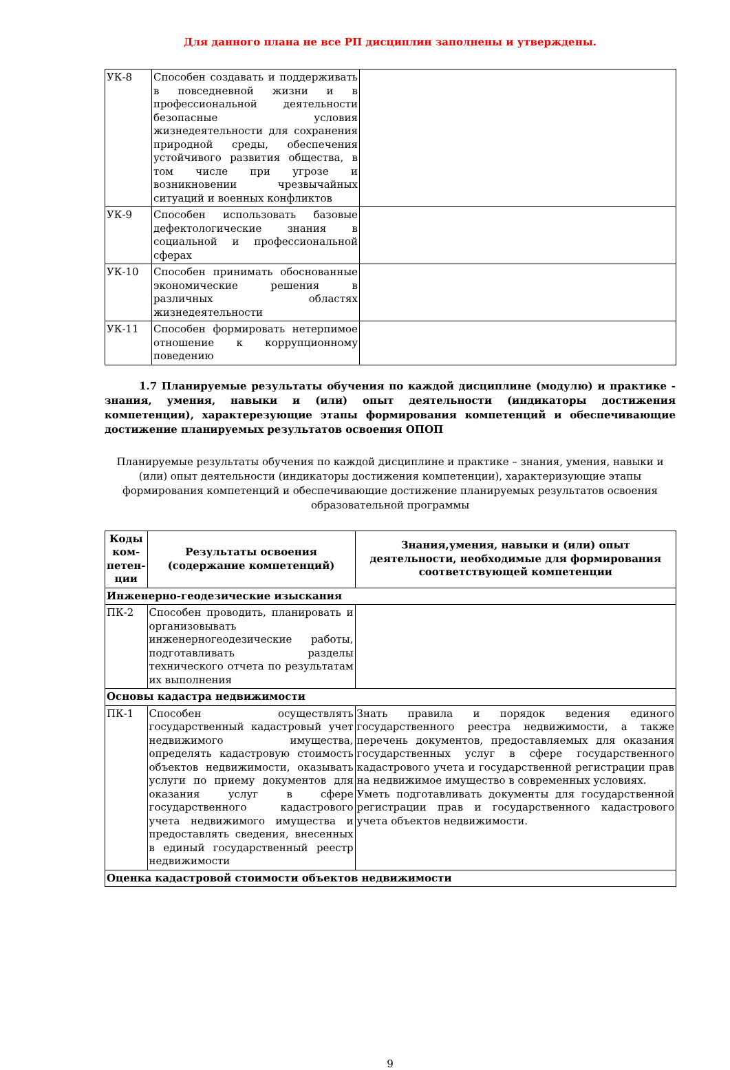Для данного плана не все РП дисциплин заполнены и утверждены.
| УК-8 | Способен создавать и поддерживать в повседневной жизни и в профессиональной деятельности безопасные условия жизнедеятельности для сохранения природной среды, обеспечения устойчивого развития общества, в том числе при угрозе и возникновении чрезвычайных ситуаций и военных конфликтов | |
| УК-9 | Способен использовать базовые дефектологические знания в социальной и профессиональной сферах | |
| УК-10 | Способен принимать обоснованные экономические решения в различных областях жизнедеятельности | |
| УК-11 | Способен формировать нетерпимое отношение к коррупционному поведению | |
1.7 Планируемые результаты обучения по каждой дисциплине (модулю) и практике - знания, умения, навыки и (или) опыт деятельности (индикаторы достижения компетенции), характерезующие этапы формирования компетенций и обеспечивающие достижение планируемых результатов освоения ОПОП
Планируемые результаты обучения по каждой дисциплине и практике – знания, умения, навыки и (или) опыт деятельности (индикаторы достижения компетенции), характеризующие этапы формирования компетенций и обеспечивающие достижение планируемых результатов освоения образовательной программы
| Коды ком-петен-ции | Результаты освоения (содержание компетенций) | Знания,умения, навыки и (или) опыт деятельности, необходимые для формирования соответствующей компетенции |
| --- | --- | --- |
| Инженерно-геодезические изыскания | | |
| ПК-2 | Способен проводить, планировать и организовывать инженерногеодезические работы, подготавливать разделы технического отчета по результатам их выполнения | |
| Основы кадастра недвижимости | | |
| ПК-1 | Способен осуществлять государственный кадастровый учет недвижимого имущества, определять кадастровую стоимость объектов недвижимости, оказывать услуги по приему документов для оказания услуг в сфере государственного кадастрового учета недвижимого имущества и предоставлять сведения, внесенных в единый государственный реестр недвижимости | Знать правила и порядок ведения единого государственного реестра недвижимости, а также перечень документов, предоставляемых для оказания государственных услуг в сфере государственного кадастрового учета и государственной регистрации прав на недвижимое имущество в современных условиях. Уметь подготавливать документы для государственной регистрации прав и государственного кадастрового учета объектов недвижимости. |
| Оценка кадастровой стоимости объектов недвижимости | | |
9